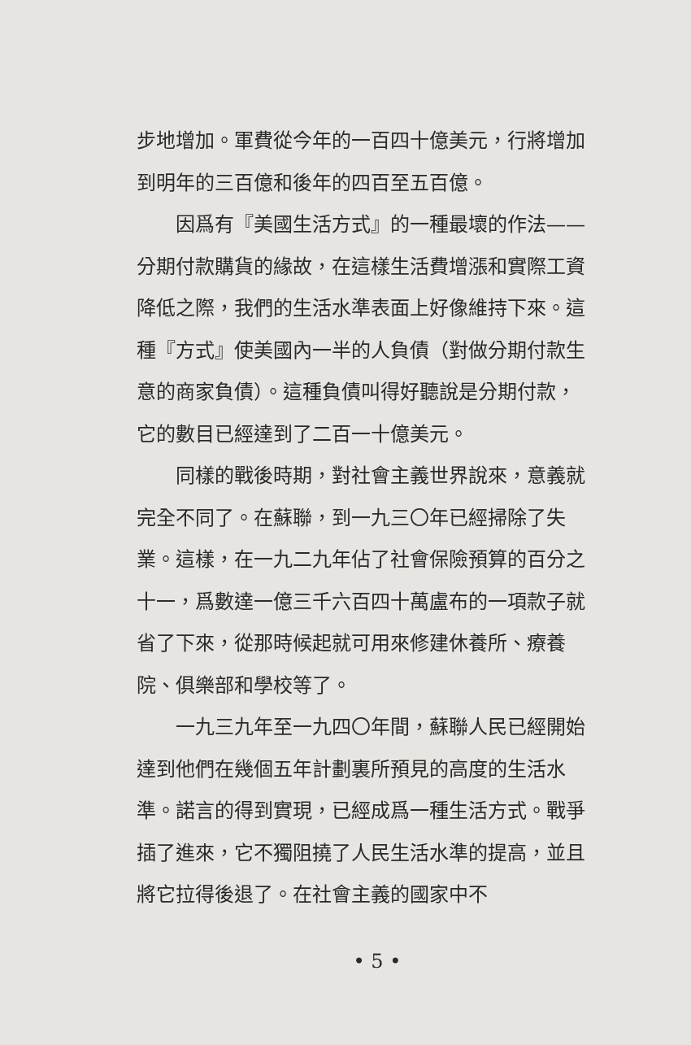步地增加。軍費從今年的一百四十億美元，行將增加到明年的三百億和後年的四百至五百億。
因爲有『美國生活方式』的一種最壞的作法——分期付款購貨的緣故，在這樣生活費增漲和實際工資降低之際，我們的生活水準表面上好像維持下來。這種『方式』使美國內一半的人負債（對做分期付款生意的商家負債）。這種負債叫得好聽說是分期付款，它的數目已經達到了二百一十億美元。
同樣的戰後時期，對社會主義世界說來，意義就完全不同了。在蘇聯，到一九三〇年已經掃除了失業。這樣，在一九二九年佔了社會保險預算的百分之十一，爲數達一億三千六百四十萬盧布的一項款子就省了下來，從那時候起就可用來修建休養所、療養院、俱樂部和學校等了。
一九三九年至一九四〇年間，蘇聯人民已經開始達到他們在幾個五年計劃裏所預見的高度的生活水準。諾言的得到實現，已經成爲一種生活方式。戰爭插了進來，它不獨阻撓了人民生活水準的提高，並且將它拉得後退了。在社會主義的國家中不
• 5 •